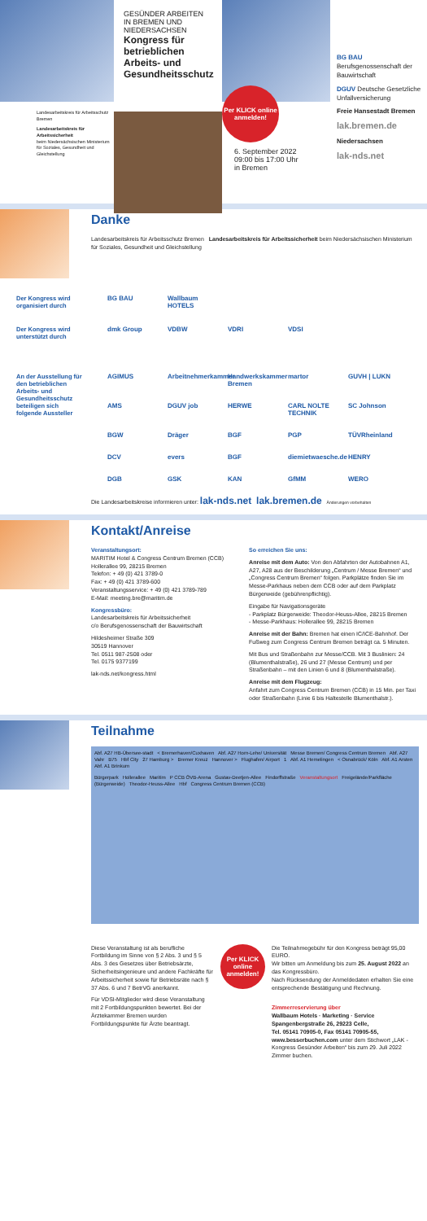Landesarbeitskreis für Arbeitsschutz Bremen
Landesarbeitskreis für Arbeitssicherheit
beim Niedersächsischen Ministerium für Soziales, Gesundheit und Gleichstellung
GESÜNDER ARBEITEN IN BREMEN UND NIEDERSACHSEN
Kongress für betrieblichen Arbeits- und Gesundheitsschutz
Per KLICK online anmelden!
6. September 2022
09:00 bis 17:00 Uhr
in Bremen
BG BAU Berufsgenossenschaft der Bauwirtschaft
DGUV Deutsche Gesetzliche Unfallversicherung
Freie Hansestadt Bremen
lak.bremen.de
Niedersachsen
lak-nds.net
Danke
Landesarbeitskreis für Arbeitsschutz Bremen Landesarbeitskreis für Arbeitssicherheit beim Niedersächsischen Ministerium für Soziales, Gesundheit und Gleichstellung
Der Kongress wird organisiert durch
BG BAU Wallbaum HOTELS
Der Kongress wird unterstützt durch
dmk Group VDBW VDRI VDSI
An der Ausstellung für den betrieblichen Arbeits- und Gesundheitsschutz beteiligen sich folgende Aussteller
AGIMUS Arbeitnehmerkammer Handwerkskammer Bremen martor GUVH | LUKN AMS DGUV job HERWE CARL NOLTE TECHNIK SC Johnson BGW Dräger BGF PGP TÜVRheinland DCV evers BGF diemietwaesche.de HENRY DGB GSK KAN GfMM WERO
Die Landesarbeitskreise informieren unter: lak-nds.net lak.bremen.de Änderungen vorbehalten
Kontakt/Anreise
Veranstaltungsort:
MARITIM Hotel & Congress Centrum Bremen (CCB)
Hollerallee 99, 28215 Bremen
Telefon: + 49 (0) 421 3789-0
Fax: + 49 (0) 421 3789-600
Veranstaltungsservice: + 49 (0) 421 3789-789
E-Mail: meeting.bre@maritim.de
Kongressbüro:
Landesarbeitskreis für Arbeitssicherheit
c/o Berufsgenossenschaft der Bauwirtschaft
Hildesheimer Straße 309
30519 Hannover
Tel. 0511 987-2508 oder
Tel. 0175 9377199
lak-nds.net/kongress.html
So erreichen Sie uns:
Anreise mit dem Auto: Von den Abfahrten der Autobahnen A1, A27, A28 aus der Beschilderung „Centrum / Messe Bremen“ und „Congress Centrum Bremen“ folgen. Parkplätze finden Sie im Messe-Parkhaus neben dem CCB oder auf dem Parkplatz Bürgerweide (gebührenpflichtig).
Eingabe für Navigationsgeräte
- Parkplatz Bürgerweide: Theodor-Heuss-Allee, 28215 Bremen
- Messe-Parkhaus: Hollerallee 99, 28215 Bremen
Anreise mit der Bahn: Bremen hat einen IC/ICE-Bahnhof. Der Fußweg zum Congress Centrum Bremen beträgt ca. 5 Minuten.
Mit Bus und Straßenbahn zur Messe/CCB. Mit 3 Buslinien: 24 (Blumenthalstraße), 26 und 27 (Messe Centrum) und per Straßenbahn – mit den Linien 6 und 8 (Blumenthalstraße).
Anreise mit dem Flugzeug:
Anfahrt zum Congress Centrum Bremen (CCB) in 15 Min. per Taxi oder Straßenbahn (Linie 6 bis Haltestelle Blumenthalstr.).
Teilnahme
Abf. A27 HB-Übersee-stadt < Bremerhaven/Cuxhaven Abf. A27 Horn-Lehe/ Universität Messe Bremen/ Congress Centrum Bremen Abf. A27 Vahr B75 Hbf City 27 Hamburg > Bremer Kreuz Hannover > Flughafen/ Airport 1 Abf. A1 Hemelingen < Osnabrück/ Köln Abf. A1 Arsten Abf. A1 Brinkum
Bürgerpark Hollerallee Maritim P CCB ÖVB-Arena Gustav-Deetjen-Allee Findorffstraße Veranstaltungsort Freigelände/Parkfläche (Bürgerweide) Theodor-Heuss-Allee Hbf Congress Centrum Bremen (CCB)
Diese Veranstaltung ist als berufliche Fortbildung im Sinne von § 2 Abs. 3 und § 5 Abs. 3 des Gesetzes über Betriebsärzte, Sicherheitsingenieure und andere Fachkräfte für Arbeitssicherheit sowie für Betriebsräte nach § 37 Abs. 6 und 7 BetrVG anerkannt.
Für VDSI-Mitglieder wird diese Veranstaltung mit 2 Fortbildungspunkten bewertet. Bei der Ärztekammer Bremen wurden Fortbildungspunkte für Ärzte beantragt.
Per KLICK online anmelden!
Die Teilnahmegebühr für den Kongress beträgt 95,00 EURO.
Wir bitten um Anmeldung bis zum 25. August 2022 an das Kongressbüro.
Nach Rücksendung der Anmeldedaten erhalten Sie eine entsprechende Bestätigung und Rechnung.
Zimmerreservierung über
Wallbaum Hotels · Marketing · Service
Spangenbergstraße 26, 29223 Celle,
Tel. 05141 70905-0, Fax 05141 70905-55,
www.besserbuchen.com unter dem Stichwort „LAK - Kongress Gesünder Arbeiten“ bis zum 29. Juli 2022 Zimmer buchen.